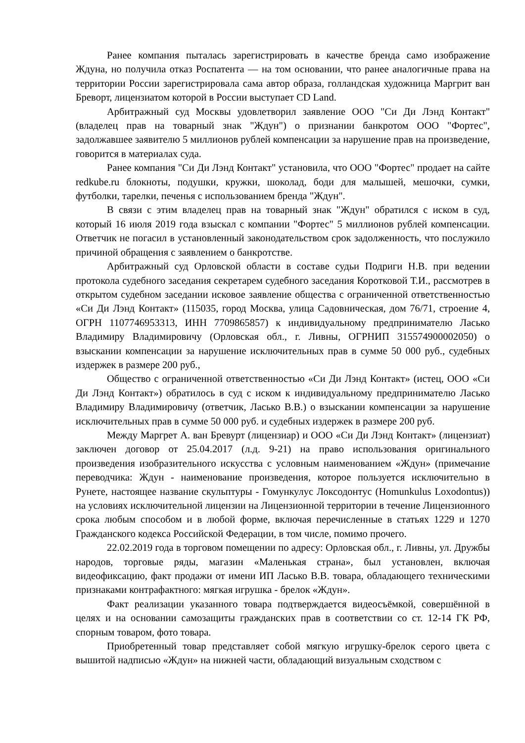Ранее компания пыталась зарегистрировать в качестве бренда само изображение Ждуна, но получила отказ Роспатента — на том основании, что ранее аналогичные права на территории России зарегистрировала сама автор образа, голландская художница Маргрит ван Бреворт, лицензиатом которой в России выступает CD Land.
Арбитражный суд Москвы удовлетворил заявление ООО "Си Ди Лэнд Контакт" (владелец прав на товарный знак "Ждун") о признании банкротом ООО "Фортес", задолжавшее заявителю 5 миллионов рублей компенсации за нарушение прав на произведение, говорится в материалах суда.
Ранее компания "Си Ди Лэнд Контакт" установила, что ООО "Фортес" продает на сайте redkube.ru блокноты, подушки, кружки, шоколад, боди для малышей, мешочки, сумки, футболки, тарелки, печенья с использованием бренда "Ждун".
В связи с этим владелец прав на товарный знак "Ждун" обратился с иском в суд, который 16 июля 2019 года взыскал с компании "Фортес" 5 миллионов рублей компенсации. Ответчик не погасил в установленный законодательством срок задолженность, что послужило причиной обращения с заявлением о банкротстве.
Арбитражный суд Орловской области в составе судьи Подриги Н.В. при ведении протокола судебного заседания секретарем судебного заседания Коротковой Т.И., рассмотрев в открытом судебном заседании исковое заявление общества с ограниченной ответственностью «Си Ди Лэнд Контакт» (115035, город Москва, улица Садовническая, дом 76/71, строение 4, ОГРН 1107746953313, ИНН 7709865857) к индивидуальному предпринимателю Ласько Владимиру Владимировичу (Орловская обл., г. Ливны, ОГРНИП 315574900002050) о взыскании компенсации за нарушение исключительных прав в сумме 50 000 руб., судебных издержек в размере 200 руб.,
Общество с ограниченной ответственностью «Си Ди Лэнд Контакт» (истец, ООО «Си Ди Лэнд Контакт») обратилось в суд с иском к индивидуальному предпринимателю Ласько Владимиру Владимировичу (ответчик, Ласько В.В.) о взыскании компенсации за нарушение исключительных прав в сумме 50 000 руб. и судебных издержек в размере 200 руб.
Между Маргрет А. ван Бревурт (лицензиар) и ООО «Си Ди Лэнд Контакт» (лицензиат) заключен договор от 25.04.2017 (л.д. 9-21) на право использования оригинального произведения изобразительного искусства с условным наименованием «Ждун» (примечание переводчика: Ждун - наименование произведения, которое пользуется исключительно в Рунете, настоящее название скульптуры - Гомункулус Локсодонтус (Homunkulus Loxodontus)) на условиях исключительной лицензии на Лицензионной территории в течение Лицензионного срока любым способом и в любой форме, включая перечисленные в статьях 1229 и 1270 Гражданского кодекса Российской Федерации, в том числе, помимо прочего.
22.02.2019 года в торговом помещении по адресу: Орловская обл., г. Ливны, ул. Дружбы народов, торговые ряды, магазин «Маленькая страна», был установлен, включая видеофиксацию, факт продажи от имени ИП Ласько В.В. товара, обладающего техническими признаками контрафактного: мягкая игрушка - брелок «Ждун».
Факт реализации указанного товара подтверждается видеосъёмкой, совершённой в целях и на основании самозащиты гражданских прав в соответствии со ст. 12-14 ГК РФ, спорным товаром, фото товара.
Приобретенный товар представляет собой мягкую игрушку-брелок серого цвета с вышитой надписью «Ждун» на нижней части, обладающий визуальным сходством с